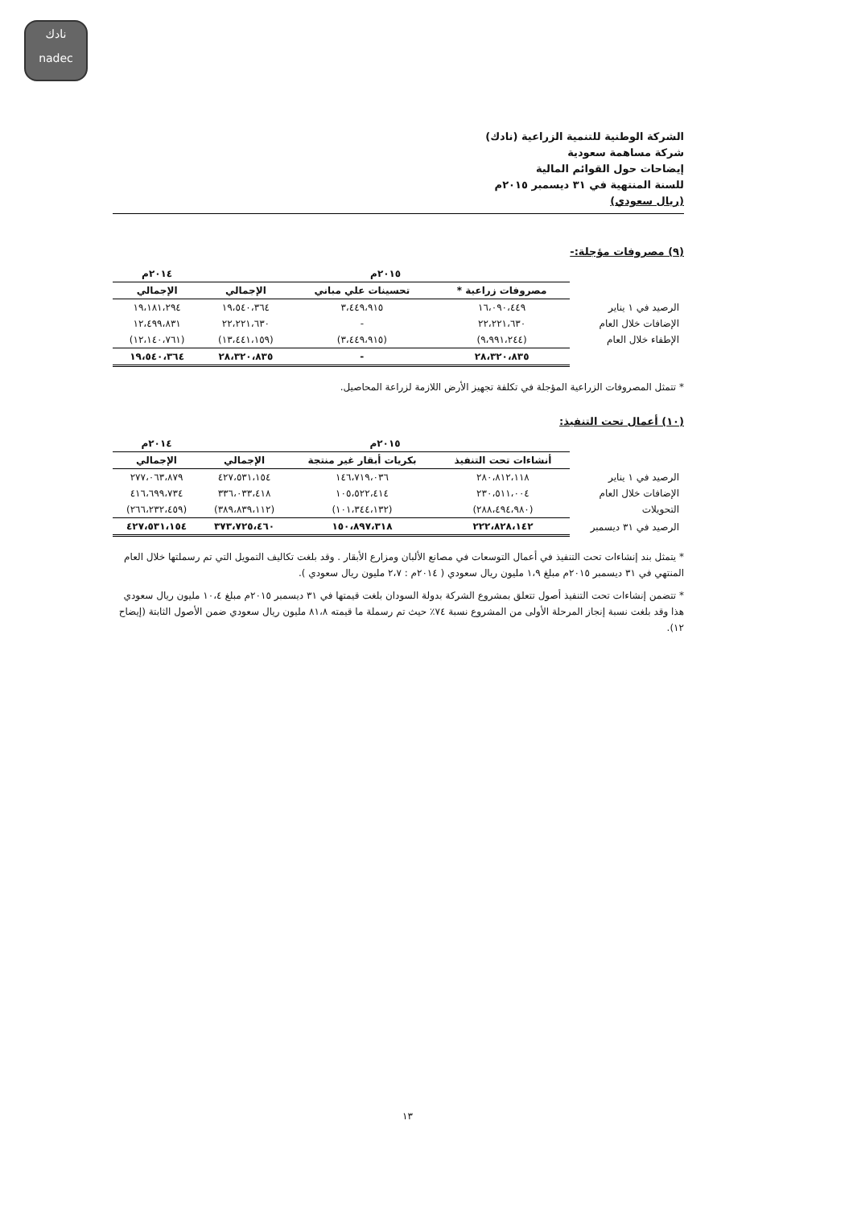نادك
nadec
الشركة الوطنية للتنمية الزراعية (نادك)
شركة مساهمة سعودية
إيضاحات حول القوائم المالية
للسنة المنتهية في ٣١ ديسمبر ٢٠١٥م
(ريال سعودي)
(٩) مصروفات مؤجلة:-
| | ٢٠١٥م | | | ٢٠١٤م |
| | مصروفات زراعية * | تحسينات علي مباني | الإجمالي | الإجمالي |
| الرصيد في ١ يناير | ١٦،٠٩٠،٤٤٩ | ٣،٤٤٩،٩١٥ | ١٩،٥٤٠،٣٦٤ | ١٩،١٨١،٢٩٤ |
| الإضافات خلال العام | ٢٢،٢٢١،٦٣٠ | - | ٢٢،٢٢١،٦٣٠ | ١٢،٤٩٩،٨٣١ |
| الإطفاء خلال العام | (٩،٩٩١،٢٤٤) | (٣،٤٤٩،٩١٥) | (١٣،٤٤١،١٥٩) | (١٢،١٤٠،٧٦١) |
| | ٢٨،٣٢٠،٨٣٥ | - | ٢٨،٣٢٠،٨٣٥ | ١٩،٥٤٠،٣٦٤ |
* تتمثل المصروفات الزراعية المؤجلة في تكلفة تجهيز الأرض اللازمة لزراعة المحاصيل.
(١٠) أعمال تحت التنفيذ:
| | ٢٠١٥م | | | ٢٠١٤م |
| | أنشاءات تحت التنفيذ | بكريات أبقار غير منتجة | الإجمالي | الإجمالي |
| الرصيد في ١ يناير | ٢٨٠،٨١٢،١١٨ | ١٤٦،٧١٩،٠٣٦ | ٤٢٧،٥٣١،١٥٤ | ٢٧٧،٠٦٣،٨٧٩ |
| الإضافات خلال العام | ٢٣٠،٥١١،٠٠٤ | ١٠٥،٥٢٢،٤١٤ | ٣٣٦،٠٣٣،٤١٨ | ٤١٦،٦٩٩،٧٣٤ |
| التحويلات | (٢٨٨،٤٩٤،٩٨٠) | (١٠١،٣٤٤،١٣٢) | (٣٨٩،٨٣٩،١١٢) | (٢٦٦،٢٣٢،٤٥٩) |
| الرصيد في ٣١ ديسمبر | ٢٢٢،٨٢٨،١٤٢ | ١٥٠،٨٩٧،٣١٨ | ٣٧٣،٧٢٥،٤٦٠ | ٤٢٧،٥٣١،١٥٤ |
* يتمثل بند إنشاءات تحت التنفيذ في أعمال التوسعات في مصانع الألبان ومزارع الأبقار . وقد بلغت تكاليف التمويل التي تم رسملتها خلال العام المنتهي في ٣١ ديسمبر ٢٠١٥م مبلغ ١،٩ مليون ريال سعودي ( ٢٠١٤م : ٢،٧ مليون ريال سعودي ).
* تتضمن إنشاءات تحت التنفيذ أصول تتعلق بمشروع الشركة بدولة السودان بلغت قيمتها في ٣١ ديسمبر ٢٠١٥م مبلغ ١٠،٤ مليون ريال سعودي هذا وقد بلغت نسبة إنجاز المرحلة الأولى من المشروع نسبة ٧٤٪ حيث تم رسملة ما قيمته ٨١،٨ مليون ريال سعودي ضمن الأصول الثابتة (إيضاح ١٢).
١٣